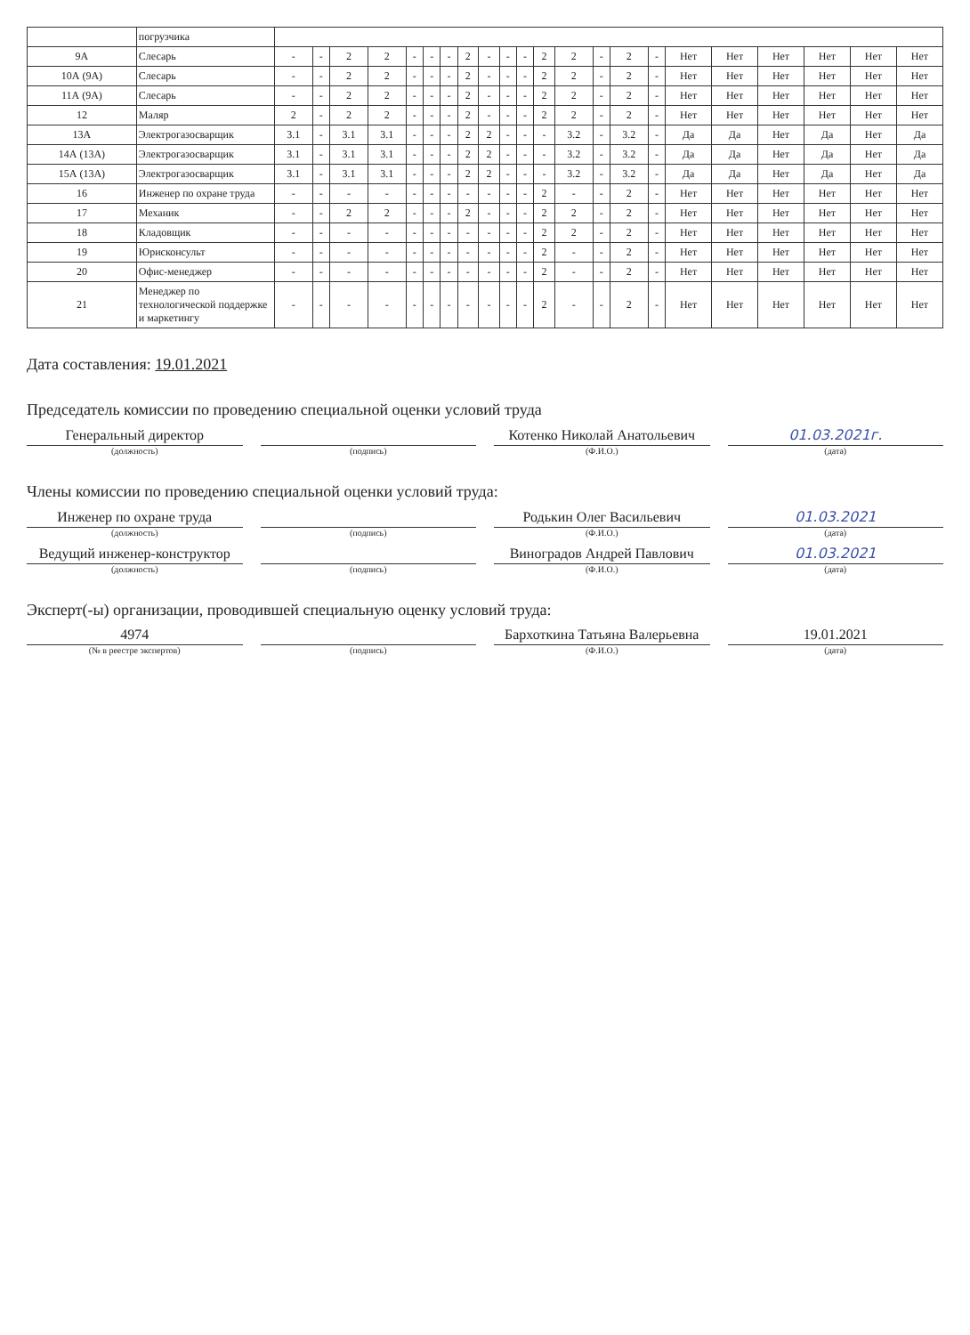| | погрузчика | | | | | | | | | | | | | | | | | | | | | | |
| 9А | Слесарь | - | - | 2 | 2 | - | - | - | 2 | - | - | - | 2 | 2 | - | 2 | - | Нет | Нет | Нет | Нет | Нет | Нет |
| 10А (9А) | Слесарь | - | - | 2 | 2 | - | - | - | 2 | - | - | - | 2 | 2 | - | 2 | - | Нет | Нет | Нет | Нет | Нет | Нет |
| 11А (9А) | Слесарь | - | - | 2 | 2 | - | - | - | 2 | - | - | - | 2 | 2 | - | 2 | - | Нет | Нет | Нет | Нет | Нет | Нет |
| 12 | Маляр | 2 | - | 2 | 2 | - | - | - | 2 | - | - | - | 2 | 2 | - | 2 | - | Нет | Нет | Нет | Нет | Нет | Нет |
| 13А | Электрогазосварщик | 3.1 | - | 3.1 | 3.1 | - | - | - | 2 | 2 | - | - | - | 3.2 | - | 3.2 | - | Да | Да | Нет | Да | Нет | Да |
| 14А (13А) | Электрогазосварщик | 3.1 | - | 3.1 | 3.1 | - | - | - | 2 | 2 | - | - | - | 3.2 | - | 3.2 | - | Да | Да | Нет | Да | Нет | Да |
| 15А (13А) | Электрогазосварщик | 3.1 | - | 3.1 | 3.1 | - | - | - | 2 | 2 | - | - | - | 3.2 | - | 3.2 | - | Да | Да | Нет | Да | Нет | Да |
| 16 | Инженер по охране труда | - | - | - | - | - | - | - | - | - | - | - | 2 | - | - | 2 | - | Нет | Нет | Нет | Нет | Нет | Нет |
| 17 | Механик | - | - | 2 | 2 | - | - | - | 2 | - | - | - | 2 | 2 | - | 2 | - | Нет | Нет | Нет | Нет | Нет | Нет |
| 18 | Кладовщик | - | - | - | - | - | - | - | - | - | - | - | 2 | 2 | - | 2 | - | Нет | Нет | Нет | Нет | Нет | Нет |
| 19 | Юрисконсульт | - | - | - | - | - | - | - | - | - | - | - | 2 | - | - | 2 | - | Нет | Нет | Нет | Нет | Нет | Нет |
| 20 | Офис-менеджер | - | - | - | - | - | - | - | - | - | - | - | 2 | - | - | 2 | - | Нет | Нет | Нет | Нет | Нет | Нет |
| 21 | Менеджер по технологической поддержке и маркетингу | - | - | - | - | - | - | - | - | - | - | - | 2 | - | - | 2 | - | Нет | Нет | Нет | Нет | Нет | Нет |
Дата составления: 19.01.2021
Председатель комиссии по проведению специальной оценки условий труда
Генеральный директор
Котенко Николай Анатольевич
01.03.2021г.
(должность) (подпись) (Ф.И.О.) (дата)
Члены комиссии по проведению специальной оценки условий труда:
Инженер по охране труда
Родькин Олег Васильевич
01.03.2021
(должность) (подпись) (Ф.И.О.) (дата)
Ведущий инженер-конструктор
Виноградов Андрей Павлович
01.03.2021
(должность) (подпись) (Ф.И.О.) (дата)
Эксперт(-ы) организации, проводившей специальную оценку условий труда:
4974
Бархоткина Татьяна Валерьевна
19.01.2021
(№ в реестре экспертов) (подпись) (Ф.И.О.) (дата)